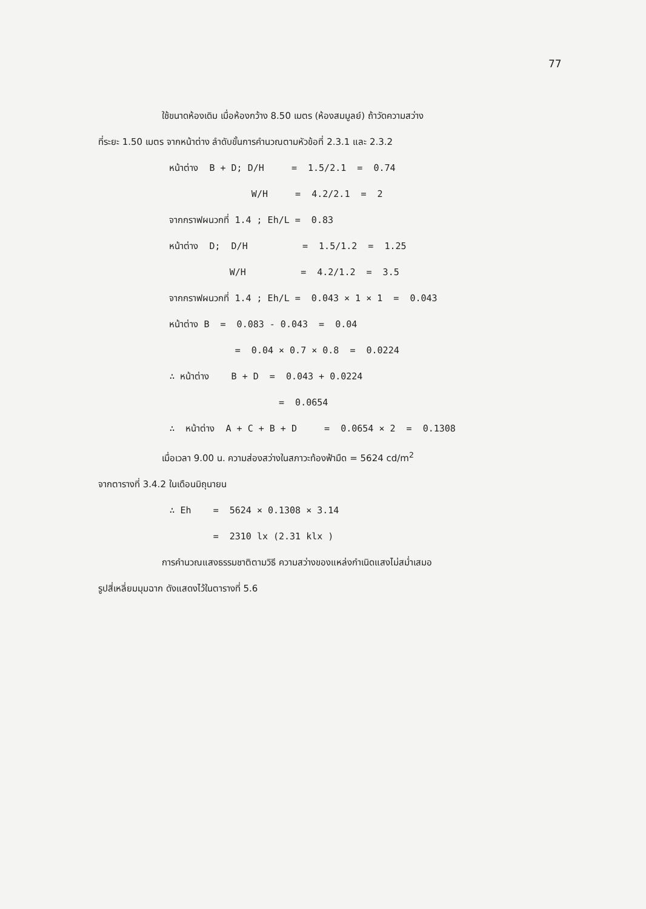77
ใช้ขนาดห้องเดิม เมื่อห้องกว้าง 8.50 เมตร (ห้องสมมูลย์) ถ้าวัดความสว่าง
ที่ระยะ 1.50 เมตร จากหน้าต่าง ลำดับขั้นการคำนวณตามหัวข้อที่ 2.3.1 และ 2.3.2
             หน้าต่าง  B + D; D/H     =  1.5/2.1  =  0.74
                            W/H     =  4.2/2.1  =  2
             จากกราฟผนวกที่ 1.4 ; Eh/L =  0.83
             หน้าต่าง  D;  D/H          =  1.5/1.2  =  1.25
                        W/H          =  4.2/1.2  =  3.5
             จากกราฟผนวกที่ 1.4 ; Eh/L =  0.043 × 1 × 1  =  0.043
             หน้าต่าง B  =  0.083 - 0.043  =  0.04
                         =  0.04 × 0.7 × 0.8  =  0.0224
             ∴ หน้าต่าง    B + D  =  0.043 + 0.0224
                                 =  0.0654
             ∴  หน้าต่าง  A + C + B + D     =  0.0654 × 2  =  0.1308
เมื่อเวลา 9.00 น. ความส่องสว่างในสภาวะท้องฟ้ามืด = 5624 cd/m<sup>2</sup>
จากตารางที่ 3.4.2 ในเดือนมิถุนายน
             ∴ Eh    =  5624 × 0.1308 × 3.14
                     =  2310 lx (2.31 klx )
การคำนวณแสงธรรมชาติตามวิธี ความสว่างของแหล่งกำเนิดแสงไม่สม่ำเสมอ
รูปสี่เหลี่ยมมุมฉาก ดังแสดงไว้ในตารางที่ 5.6